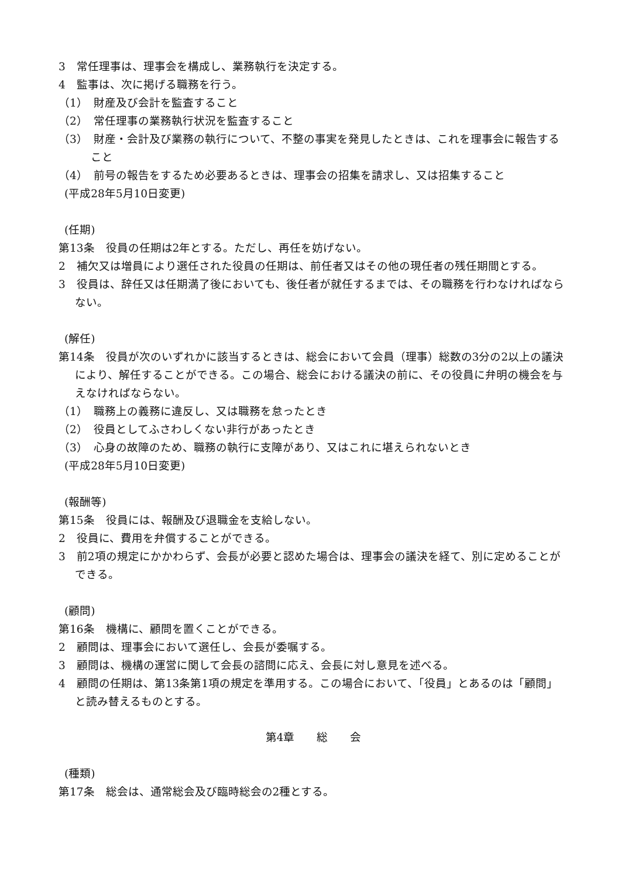3　常任理事は、理事会を構成し、業務執行を決定する。
4　監事は、次に掲げる職務を行う。
（1）　財産及び会計を監査すること
（2）　常任理事の業務執行状況を監査すること
（3）　財産・会計及び業務の執行について、不整の事実を発見したときは、これを理事会に報告すること
（4）　前号の報告をするため必要あるときは、理事会の招集を請求し、又は招集すること
(平成28年5月10日変更)
(任期)
第13条　役員の任期は2年とする。ただし、再任を妨げない。
2　補欠又は増員により選任された役員の任期は、前任者又はその他の現任者の残任期間とする。
3　役員は、辞任又は任期満了後においても、後任者が就任するまでは、その職務を行わなければならない。
(解任)
第14条　役員が次のいずれかに該当するときは、総会において会員（理事）総数の3分の2以上の議決により、解任することができる。この場合、総会における議決の前に、その役員に弁明の機会を与えなければならない。
（1）　職務上の義務に違反し、又は職務を怠ったとき
（2）　役員としてふさわしくない非行があったとき
（3）　心身の故障のため、職務の執行に支障があり、又はこれに堪えられないとき
(平成28年5月10日変更)
(報酬等)
第15条　役員には、報酬及び退職金を支給しない。
2　役員に、費用を弁償することができる。
3　前2項の規定にかかわらず、会長が必要と認めた場合は、理事会の議決を経て、別に定めることができる。
(顧問)
第16条　機構に、顧問を置くことができる。
2　顧問は、理事会において選任し、会長が委嘱する。
3　顧問は、機構の運営に関して会長の諮問に応え、会長に対し意見を述べる。
4　顧問の任期は、第13条第1項の規定を準用する。この場合において、「役員」とあるのは「顧問」と読み替えるものとする。
第4章　　総　　会
(種類)
第17条　総会は、通常総会及び臨時総会の2種とする。